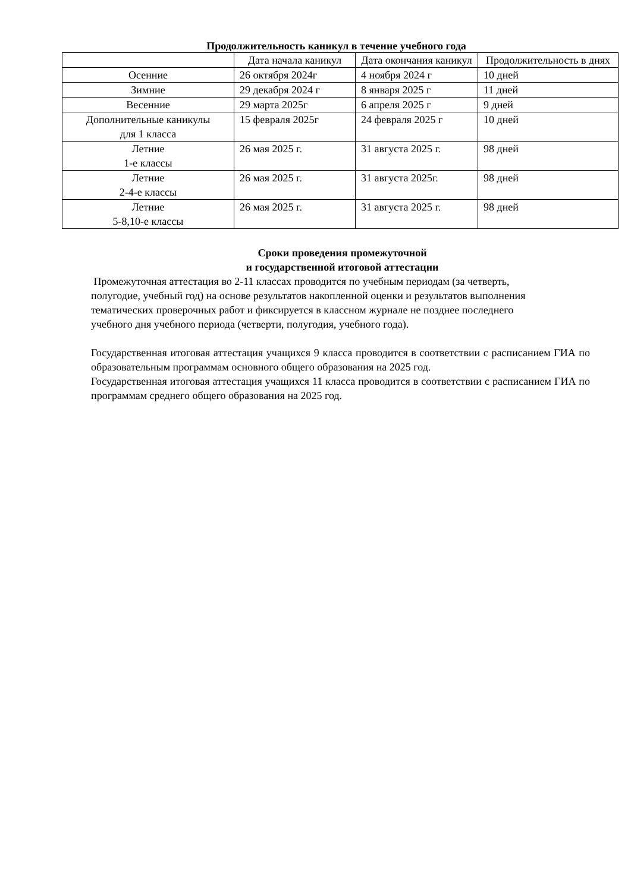Продолжительность каникул в течение учебного года
| | Дата начала каникул | Дата окончания каникул | Продолжительность в днях |
| --- | --- | --- | --- |
| Осенние | 26 октября 2024г | 4 ноября 2024 г | 10 дней |
| Зимние | 29 декабря 2024 г | 8 января 2025 г | 11 дней |
| Весенние | 29 марта 2025г | 6 апреля 2025 г | 9 дней |
| Дополнительные каникулы для 1 класса | 15 февраля 2025г | 24 февраля 2025 г | 10 дней |
| Летние 1-е классы | 26 мая 2025 г. | 31 августа 2025 г. | 98 дней |
| Летние 2-4-е классы | 26 мая 2025 г. | 31 августа 2025г. | 98 дней |
| Летние 5-8,10-е классы | 26 мая 2025 г. | 31 августа 2025 г. | 98 дней |
Сроки проведения промежуточной
и государственной итоговой аттестации
Промежуточная аттестация во 2-11 классах проводится по учебным периодам (за четверть, полугодие, учебный год) на основе результатов накопленной оценки и результатов выполнения тематических проверочных работ и фиксируется в классном журнале не позднее последнего учебного дня учебного периода (четверти, полугодия, учебного года).
Государственная итоговая аттестация учащихся 9 класса проводится в соответствии с расписанием ГИА по образовательным программам основного общего образования на 2025 год.
Государственная итоговая аттестация учащихся 11 класса проводится в соответствии с расписанием ГИА по программам среднего общего образования на 2025 год.